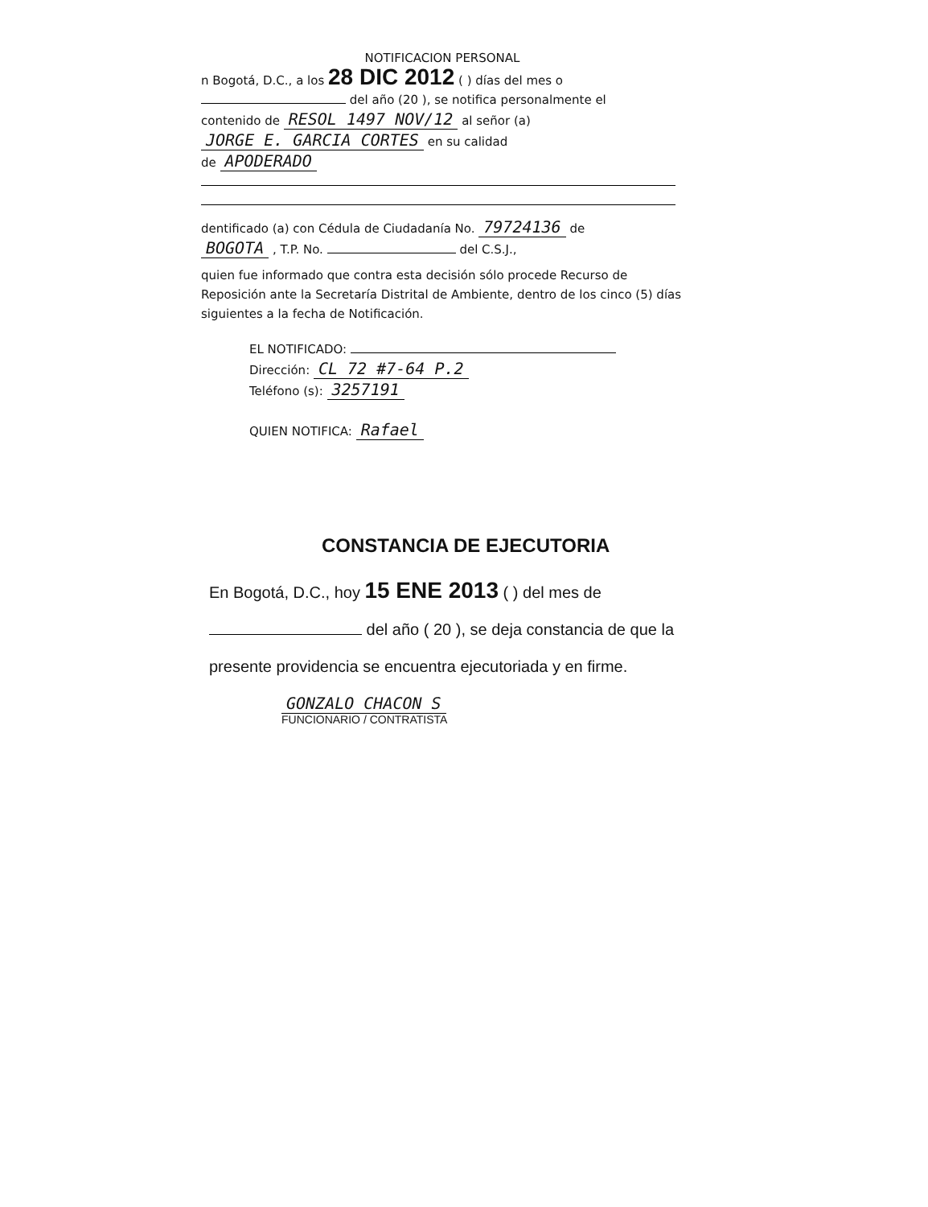NOTIFICACION PERSONAL
n Bogotá, D.C., a los 28 DIC 2012 ( ) días del mes o
del año (20 ), se notifica personalmente el
contenido de RESOL 1497 NOV/12 al señor (a)
JORGE E. GARCIA CORTES en su calidad
de APODERADO
dentificado (a) con Cédula de Ciudadanía No. 79724136 de
BOGOTA , T.P. No. del C.S.J.,
quien fue informado que contra esta decisión sólo procede Recurso de Reposición ante la Secretaría Distrital de Ambiente, dentro de los cinco (5) días siguientes a la fecha de Notificación.
EL NOTIFICADO:
Dirección: CL 72 #7-64 P.2
Teléfono (s): 3257191
QUIEN NOTIFICA: Rafael
CONSTANCIA DE EJECUTORIA
En Bogotá, D.C., hoy 15 ENE 2013 ( ) del mes de
del año ( 20 ), se deja constancia de que la
presente providencia se encuentra ejecutoriada y en firme.
GONZALO CHACON S
FUNCIONARIO / CONTRATISTA